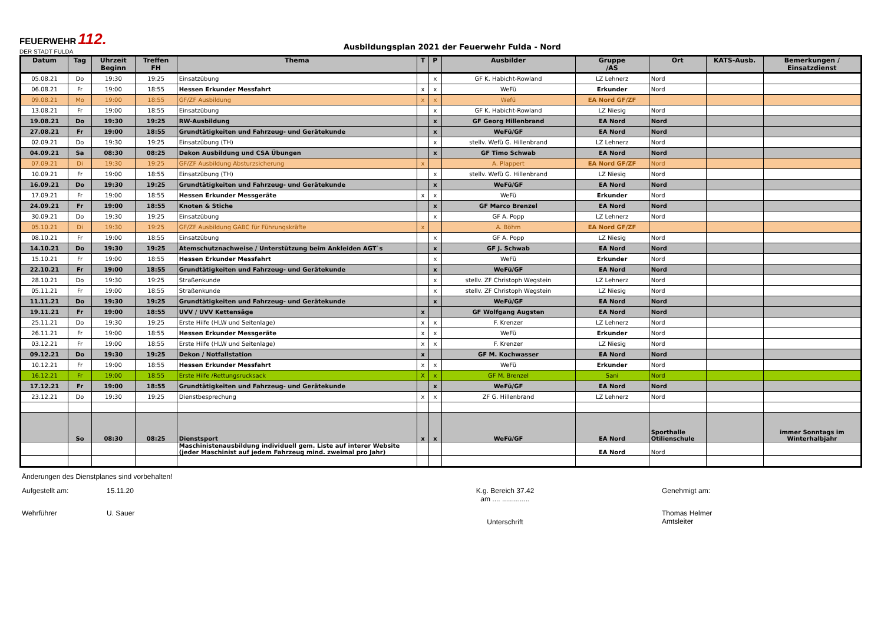FEUERWEHR 112.
DER STADT FULDA
Ausbildungsplan 2021 der Feuerwehr Fulda - Nord
| Datum | Tag | Uhrzeit Beginn | Treffen FH | Thema | T | P | Ausbilder | Gruppe /AS | Ort | KATS-Ausb. | Bemerkungen / Einsatzdienst |
| --- | --- | --- | --- | --- | --- | --- | --- | --- | --- | --- | --- |
| 05.08.21 | Do | 19:30 | 19:25 | Einsatzübung | | x | GF K. Habicht-Rowland | LZ Lehnerz | Nord | | |
| 06.08.21 | Fr | 19:00 | 18:55 | Hessen Erkunder Messfahrt | x | x | WeFü | Erkunder | Nord | | |
| 09.08.21 | Mo | 19:00 | 18:55 | GF/ZF Ausbildung | x | x | Wefü | EA Nord GF/ZF | | | |
| 13.08.21 | Fr | 19:00 | 18:55 | Einsatzübung | | x | GF K. Habicht-Rowland | LZ Niesig | Nord | | |
| 19.08.21 | Do | 19:30 | 19:25 | RW-Ausbildung | | x | GF Georg Hillenbrand | EA Nord | Nord | | |
| 27.08.21 | Fr | 19:00 | 18:55 | Grundtätigkeiten und Fahrzeug- und Gerätekunde | | x | WeFü/GF | EA Nord | Nord | | |
| 02.09.21 | Do | 19:30 | 19:25 | Einsatzübung (TH) | | x | stellv. Wefü G. Hillenbrand | LZ Lehnerz | Nord | | |
| 04.09.21 | Sa | 08:30 | 08:25 | Dekon Ausbildung und CSA Übungen | | x | GF Timo Schwab | EA Nord | Nord | | |
| 07.09.21 | Di | 19:30 | 19:25 | GF/ZF Ausbildung Absturzsicherung | x | | A. Plappert | EA Nord GF/ZF | Nord | | |
| 10.09.21 | Fr | 19:00 | 18:55 | Einsatzübung (TH) | | x | stellv. Wefü G. Hillenbrand | LZ Niesig | Nord | | |
| 16.09.21 | Do | 19:30 | 19:25 | Grundtätigkeiten und Fahrzeug- und Gerätekunde | | x | WeFü/GF | EA Nord | Nord | | |
| 17.09.21 | Fr | 19:00 | 18:55 | Hessen Erkunder Messgeräte | x | x | WeFü | Erkunder | Nord | | |
| 24.09.21 | Fr | 19:00 | 18:55 | Knoten & Stiche | | x | GF Marco Brenzel | EA Nord | Nord | | |
| 30.09.21 | Do | 19:30 | 19:25 | Einsatzübung | | x | GF A. Popp | LZ Lehnerz | Nord | | |
| 05.10.21 | Di | 19:30 | 19:25 | GF/ZF Ausbildung GABC für Führungskräfte | x | | A. Böhm | EA Nord GF/ZF | | | |
| 08.10.21 | Fr | 19:00 | 18:55 | Einsatzübung | | x | GF A. Popp | LZ Niesig | Nord | | |
| 14.10.21 | Do | 19:30 | 19:25 | Atemschutznachweise / Unterstützung beim Ankleiden AGT`s | | x | GF J. Schwab | EA Nord | Nord | | |
| 15.10.21 | Fr | 19:00 | 18:55 | Hessen Erkunder Messfahrt | | x | WeFü | Erkunder | Nord | | |
| 22.10.21 | Fr | 19:00 | 18:55 | Grundtätigkeiten und Fahrzeug- und Gerätekunde | | x | WeFü/GF | EA Nord | Nord | | |
| 28.10.21 | Do | 19:30 | 19:25 | Straßenkunde | | x | stellv. ZF Christoph Wegstein | LZ Lehnerz | Nord | | |
| 05.11.21 | Fr | 19:00 | 18:55 | Straßenkunde | | x | stellv. ZF Christoph Wegstein | LZ Niesig | Nord | | |
| 11.11.21 | Do | 19:30 | 19:25 | Grundtätigkeiten und Fahrzeug- und Gerätekunde | | x | WeFü/GF | EA Nord | Nord | | |
| 19.11.21 | Fr | 19:00 | 18:55 | UVV / UVV Kettensäge | x | | GF Wolfgang Augsten | EA Nord | Nord | | |
| 25.11.21 | Do | 19:30 | 19:25 | Erste Hilfe (HLW und Seitenlage) | x | x | F. Krenzer | LZ Lehnerz | Nord | | |
| 26.11.21 | Fr | 19:00 | 18:55 | Hessen Erkunder Messgeräte | x | x | WeFü | Erkunder | Nord | | |
| 03.12.21 | Fr | 19:00 | 18:55 | Erste Hilfe (HLW und Seitenlage) | x | x | F. Krenzer | LZ Niesig | Nord | | |
| 09.12.21 | Do | 19:30 | 19:25 | Dekon / Notfallstation | x | | GF M. Kochwasser | EA Nord | Nord | | |
| 10.12.21 | Fr | 19:00 | 18:55 | Hessen Erkunder Messfahrt | x | x | WeFü | Erkunder | Nord | | |
| 16.12.21 | Fr | 19:00 | 18:55 | Erste Hilfe /Rettungsrucksack | X | x | GF M. Brenzel | Sani | Nord | | |
| 17.12.21 | Fr | 19:00 | 18:55 | Grundtätigkeiten und Fahrzeug- und Gerätekunde | | x | WeFü/GF | EA Nord | Nord | | |
| 23.12.21 | Do | 19:30 | 19:25 | Dienstbesprechung | x | x | ZF G. Hillenbrand | LZ Lehnerz | Nord | | |
| | So | 08:30 | 08:25 | Dienstsport | x | x | WeFü/GF | EA Nord | Sporthalle Otilienschule | | immer Sonntags im Winterhalbjahr |
| | | | | Maschinistenausbildung individuell gem. Liste auf interer Website (jeder Maschinist auf jedem Fahrzeug mind. zweimal pro Jahr) | | | | EA Nord | Nord | | |
Änderungen des Dienstplanes sind vorbehalten!
Aufgestellt am: 15.11.20 K.g. Bereich 37.42
am .... ..............
Genehmigt am:
Wehrführer U. Sauer
Unterschrift
Thomas Helmer
Amtsleiter